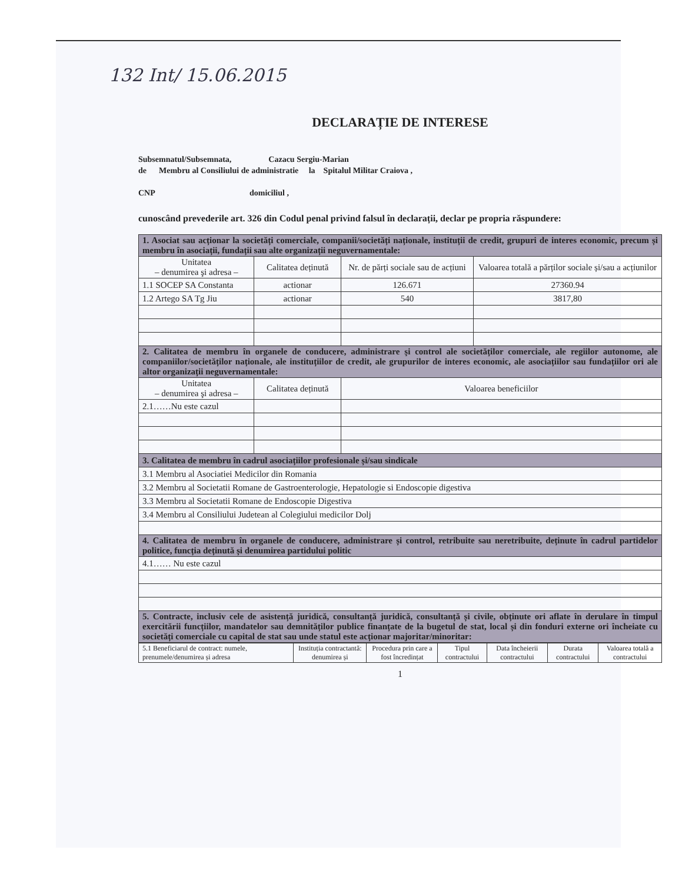132 Int/ 15.06.2015
DECLARAȚIE DE INTERESE
Subsemnatul/Subsemnata, Cazacu Sergiu-Marian
de Membru al Consiliului de administratie la Spitalul Militar Craiova ,
CNP domiciliul ,
cunoscând prevederile art. 326 din Codul penal privind falsul în declarații, declar pe propria răspundere:
| 1. Asociat sau acționar la societăți comerciale, companii/societăți naționale, instituții de credit, grupuri de interes economic, precum și membru în asociații, fundații sau alte organizații neguvernamentale: | | | |
| Unitatea – denumirea şi adresa – | Calitatea deținută | Nr. de părți sociale sau de acțiuni | Valoarea totală a părților sociale și/sau a acțiunilor |
| 1.1 SOCEP SA Constanta | actionar | 126.671 | 27360.94 |
| 1.2 Artego SA Tg Jiu | actionar | 540 | 3817,80 |
| 2. Calitatea de membru în organele de conducere, administrare şi control ale societăților comerciale, ale regiilor autonome, ale companiilor/societăților naționale, ale instituțiilor de credit, ale grupurilor de interes economic, ale asociațiilor sau fundațiilor ori ale altor organizații neguvernamentale: | | | |
| Unitatea – denumirea şi adresa – | Calitatea deținută | Valoarea beneficiilor | |
| 2.1……Nu este cazul | | | |
| 3. Calitatea de membru în cadrul asociațiilor profesionale și/sau sindicale | | | |
| 3.1 Membru al Asociatiei Medicilor din Romania | | | |
| 3.2 Membru al Societatii Romane de Gastroenterologie, Hepatologie si Endoscopie digestiva | | | |
| 3.3 Membru al Societatii Romane de Endoscopie Digestiva | | | |
| 3.4 Membru al Consiliului Judetean al Colegiului medicilor Dolj | | | |
| 4. Calitatea de membru în organele de conducere, administrare și control, retribuite sau neretribuite, deținute în cadrul partidelor politice, funcția deținută și denumirea partidului politic | | | |
| 4.1…… Nu este cazul | | | |
| 5. Contracte, inclusiv cele de asistență juridică, consultanță juridică, consultanță și civile, obținute ori aflate în derulare în timpul exercitării funcțiilor, mandatelor sau demnităților publice finanțate de la bugetul de stat, local și din fonduri externe ori încheiate cu societăți comerciale cu capital de stat sau unde statul este acționar majoritar/minoritar: | | | |
| 5.1 Beneficiarul de contract: numele, prenumele/denumirea și adresa | Instituția contractantă: denumirea și | Procedura prin care a fost încredințat | Tipul contractului | Data încheierii contractului | Durata contractului | Valoarea totală a contractului |
1